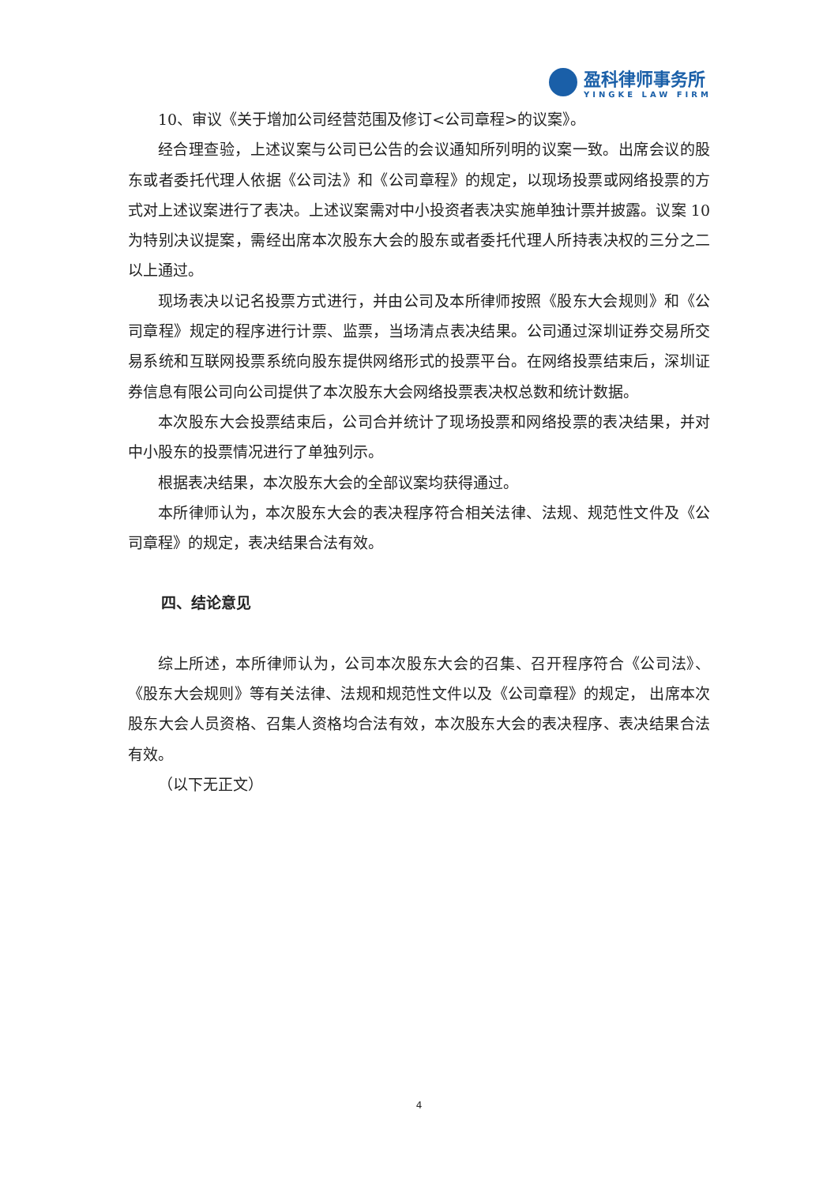盈科律师事务所
YINGKE LAW FIRM
10、审议《关于增加公司经营范围及修订<公司章程>的议案》。
经合理查验，上述议案与公司已公告的会议通知所列明的议案一致。出席会议的股东或者委托代理人依据《公司法》和《公司章程》的规定，以现场投票或网络投票的方式对上述议案进行了表决。上述议案需对中小投资者表决实施单独计票并披露。议案 10 为特别决议提案，需经出席本次股东大会的股东或者委托代理人所持表决权的三分之二以上通过。
现场表决以记名投票方式进行，并由公司及本所律师按照《股东大会规则》和《公司章程》规定的程序进行计票、监票，当场清点表决结果。公司通过深圳证券交易所交易系统和互联网投票系统向股东提供网络形式的投票平台。在网络投票结束后，深圳证券信息有限公司向公司提供了本次股东大会网络投票表决权总数和统计数据。
本次股东大会投票结束后，公司合并统计了现场投票和网络投票的表决结果，并对中小股东的投票情况进行了单独列示。
根据表决结果，本次股东大会的全部议案均获得通过。
本所律师认为，本次股东大会的表决程序符合相关法律、法规、规范性文件及《公司章程》的规定，表决结果合法有效。
四、结论意见
综上所述，本所律师认为，公司本次股东大会的召集、召开程序符合《公司法》、《股东大会规则》等有关法律、法规和规范性文件以及《公司章程》的规定， 出席本次股东大会人员资格、召集人资格均合法有效，本次股东大会的表决程序、表决结果合法有效。
（以下无正文）
4